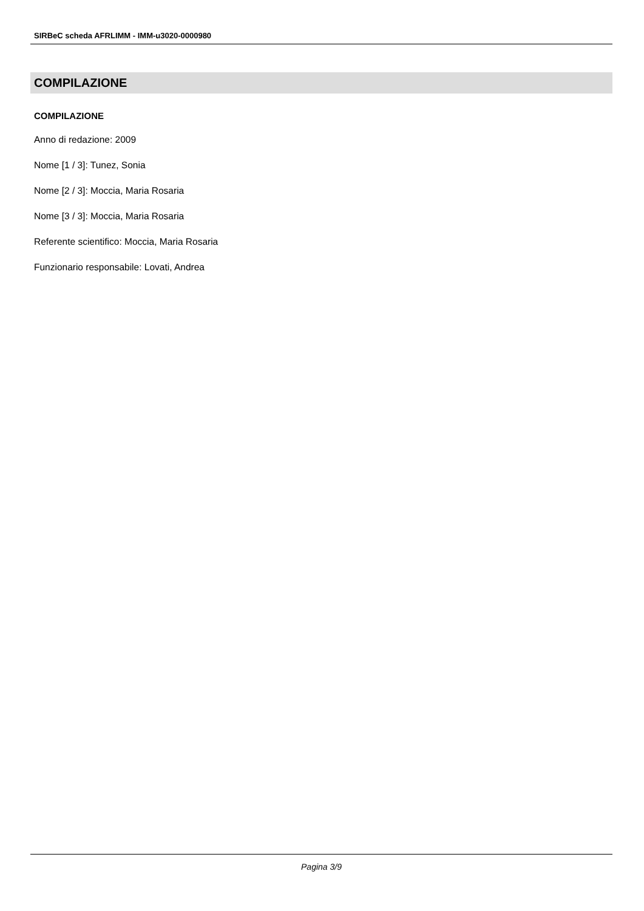SIRBeC scheda AFRLIMM - IMM-u3020-0000980
COMPILAZIONE
COMPILAZIONE
Anno di redazione: 2009
Nome [1 / 3]: Tunez, Sonia
Nome [2 / 3]: Moccia, Maria Rosaria
Nome [3 / 3]: Moccia, Maria Rosaria
Referente scientifico: Moccia, Maria Rosaria
Funzionario responsabile: Lovati, Andrea
Pagina 3/9